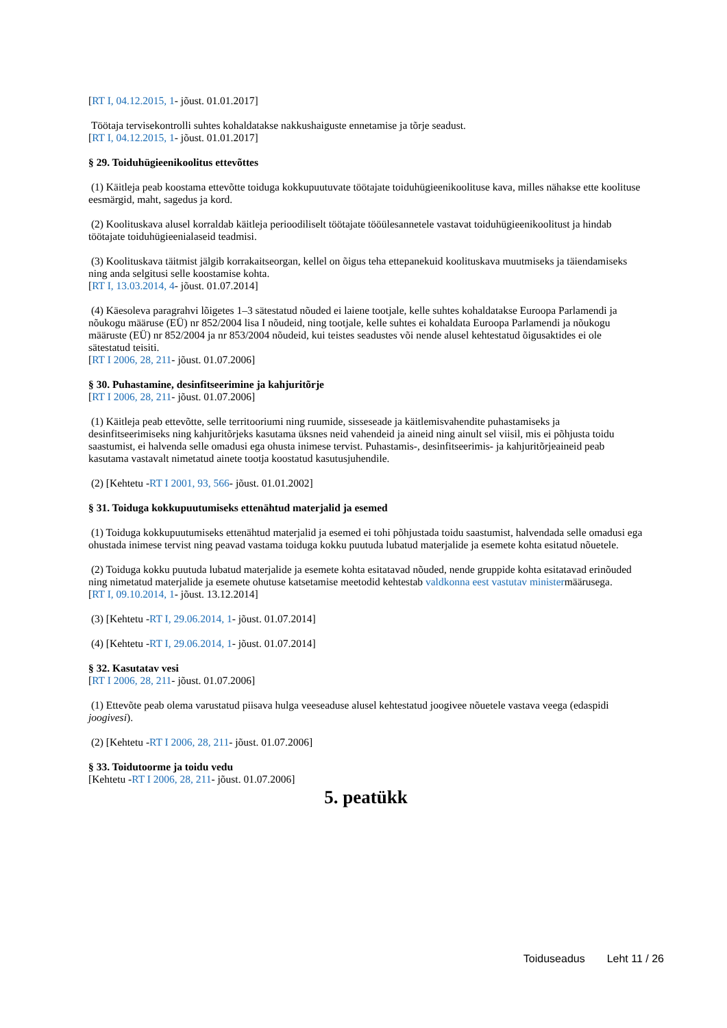[RT I, 04.12.2015, 1- jõust. 01.01.2017]
Töötaja tervisekontrolli suhtes kohaldatakse nakkushaiguste ennetamise ja tõrje seadust.
[RT I, 04.12.2015, 1- jõust. 01.01.2017]
§ 29. Toiduhügieenikoolitus ettevõttes
(1) Käitleja peab koostama ettevõtte toiduga kokkupuutuvate töötajate toiduhügieenikoolituse kava, milles nähakse ette koolituse eesmärgid, maht, sagedus ja kord.
(2) Koolituskava alusel korraldab käitleja perioodiliselt töötajate tööülesannetele vastavat toiduhügieenikoolitust ja hindab töötajate toiduhügieenialaseid teadmisi.
(3) Koolituskava täitmist jälgib korrakaitseorgan, kellel on õigus teha ettepanekuid koolituskava muutmiseks ja täiendamiseks ning anda selgitusi selle koostamise kohta.
[RT I, 13.03.2014, 4- jõust. 01.07.2014]
(4) Käesoleva paragrahvi lõigetes 1–3 sätestatud nõuded ei laiene tootjale, kelle suhtes kohaldatakse Euroopa Parlamendi ja nõukogu määruse (EÜ) nr 852/2004 lisa I nõudeid, ning tootjale, kelle suhtes ei kohaldata Euroopa Parlamendi ja nõukogu määruste (EÜ) nr 852/2004 ja nr 853/2004 nõudeid, kui teistes seadustes või nende alusel kehtestatud õigusaktides ei ole sätestatud teisiti.
[RT I 2006, 28, 211- jõust. 01.07.2006]
§ 30. Puhastamine, desinfitseerimine ja kahjuritõrje
[RT I 2006, 28, 211- jõust. 01.07.2006]
(1) Käitleja peab ettevõtte, selle territooriumi ning ruumide, sisseseade ja käitlemisvahendite puhastamiseks ja desinfitseerimiseks ning kahjuritõrjeks kasutama üksnes neid vahendeid ja aineid ning ainult sel viisil, mis ei põhjusta toidu saastumist, ei halvenda selle omadusi ega ohusta inimese tervist. Puhastamis-, desinfitseerimis- ja kahjuritõrjeaineid peab kasutama vastavalt nimetatud ainete tootja koostatud kasutusjuhendile.
(2) [Kehtetu -RT I 2001, 93, 566- jõust. 01.01.2002]
§ 31. Toiduga kokkupuutumiseks ettenähtud materjalid ja esemed
(1) Toiduga kokkupuutumiseks ettenähtud materjalid ja esemed ei tohi põhjustada toidu saastumist, halvendada selle omadusi ega ohustada inimese tervist ning peavad vastama toiduga kokku puutuda lubatud materjalide ja esemete kohta esitatud nõuetele.
(2) Toiduga kokku puutuda lubatud materjalide ja esemete kohta esitatavad nõuded, nende gruppide kohta esitatavad erinõuded ning nimetatud materjalide ja esemete ohutuse katsetamise meetodid kehtestab valdkonna eest vastutav ministermäärusega.
[RT I, 09.10.2014, 1- jõust. 13.12.2014]
(3) [Kehtetu -RT I, 29.06.2014, 1- jõust. 01.07.2014]
(4) [Kehtetu -RT I, 29.06.2014, 1- jõust. 01.07.2014]
§ 32. Kasutatav vesi
[RT I 2006, 28, 211- jõust. 01.07.2006]
(1) Ettevõte peab olema varustatud piisava hulga veeseaduse alusel kehtestatud joogivee nõuetele vastava veega (edaspidi joogivesi).
(2) [Kehtetu -RT I 2006, 28, 211- jõust. 01.07.2006]
§ 33. Toidutoorme ja toidu vedu
[Kehtetu -RT I 2006, 28, 211- jõust. 01.07.2006]
5. peatükk
Toiduseadus Leht 11 / 26